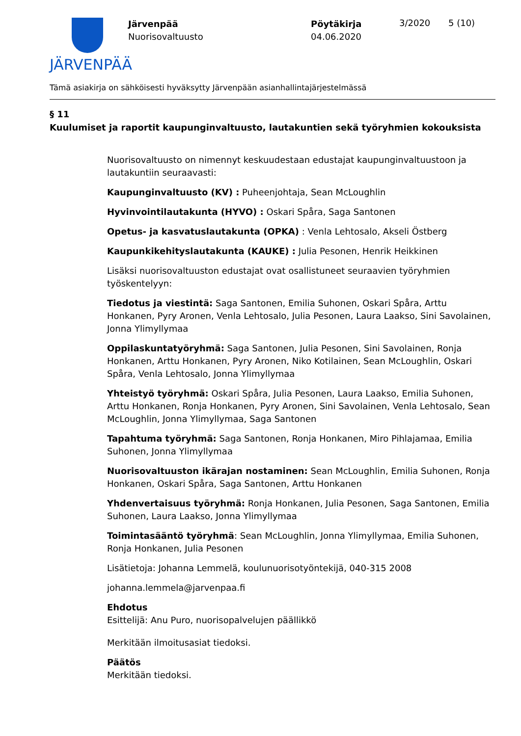JÄRVENPÄÄ
Järvenpää
Nuorisovaltuusto
Pöytäkirja
04.06.2020
3/2020 5 (10)
Tämä asiakirja on sähköisesti hyväksytty Järvenpään asianhallintajärjestelmässä
§ 11
Kuulumiset ja raportit kaupunginvaltuusto, lautakuntien sekä työryhmien kokouksista
Nuorisovaltuusto on nimennyt keskuudestaan edustajat kaupunginvaltuustoon ja lautakuntiin seuraavasti:
Kaupunginvaltuusto (KV) : Puheenjohtaja, Sean McLoughlin
Hyvinvointilautakunta (HYVO) : Oskari Spåra, Saga Santonen
Opetus- ja kasvatuslautakunta (OPKA) : Venla Lehtosalo, Akseli Östberg
Kaupunkikehityslautakunta (KAUKE) : Julia Pesonen, Henrik Heikkinen
Lisäksi nuorisovaltuuston edustajat ovat osallistuneet seuraavien työryhmien työskentelyyn:
Tiedotus ja viestintä: Saga Santonen, Emilia Suhonen, Oskari Spåra, Arttu Honkanen, Pyry Aronen, Venla Lehtosalo, Julia Pesonen, Laura Laakso, Sini Savolainen, Jonna Ylimyllymaa
Oppilaskuntatyöryhmä: Saga Santonen, Julia Pesonen, Sini Savolainen, Ronja Honkanen, Arttu Honkanen, Pyry Aronen, Niko Kotilainen, Sean McLoughlin, Oskari Spåra, Venla Lehtosalo, Jonna Ylimyllymaa
Yhteistyö työryhmä: Oskari Spåra, Julia Pesonen, Laura Laakso, Emilia Suhonen, Arttu Honkanen, Ronja Honkanen, Pyry Aronen, Sini Savolainen, Venla Lehtosalo, Sean McLoughlin, Jonna Ylimyllymaa, Saga Santonen
Tapahtuma työryhmä: Saga Santonen, Ronja Honkanen, Miro Pihlajamaa, Emilia Suhonen, Jonna Ylimyllymaa
Nuorisovaltuuston ikärajan nostaminen: Sean McLoughlin, Emilia Suhonen, Ronja Honkanen, Oskari Spåra, Saga Santonen, Arttu Honkanen
Yhdenvertaisuus työryhmä: Ronja Honkanen, Julia Pesonen, Saga Santonen, Emilia Suhonen, Laura Laakso, Jonna Ylimyllymaa
Toimintasääntö työryhmä: Sean McLoughlin, Jonna Ylimyllymaa, Emilia Suhonen, Ronja Honkanen, Julia Pesonen
Lisätietoja: Johanna Lemmelä, koulunuorisotyöntekijä, 040-315 2008
johanna.lemmela@jarvenpaa.fi
Ehdotus
Esittelijä: Anu Puro, nuorisopalvelujen päällikkö
Merkitään ilmoitusasiat tiedoksi.
Päätös
Merkitään tiedoksi.